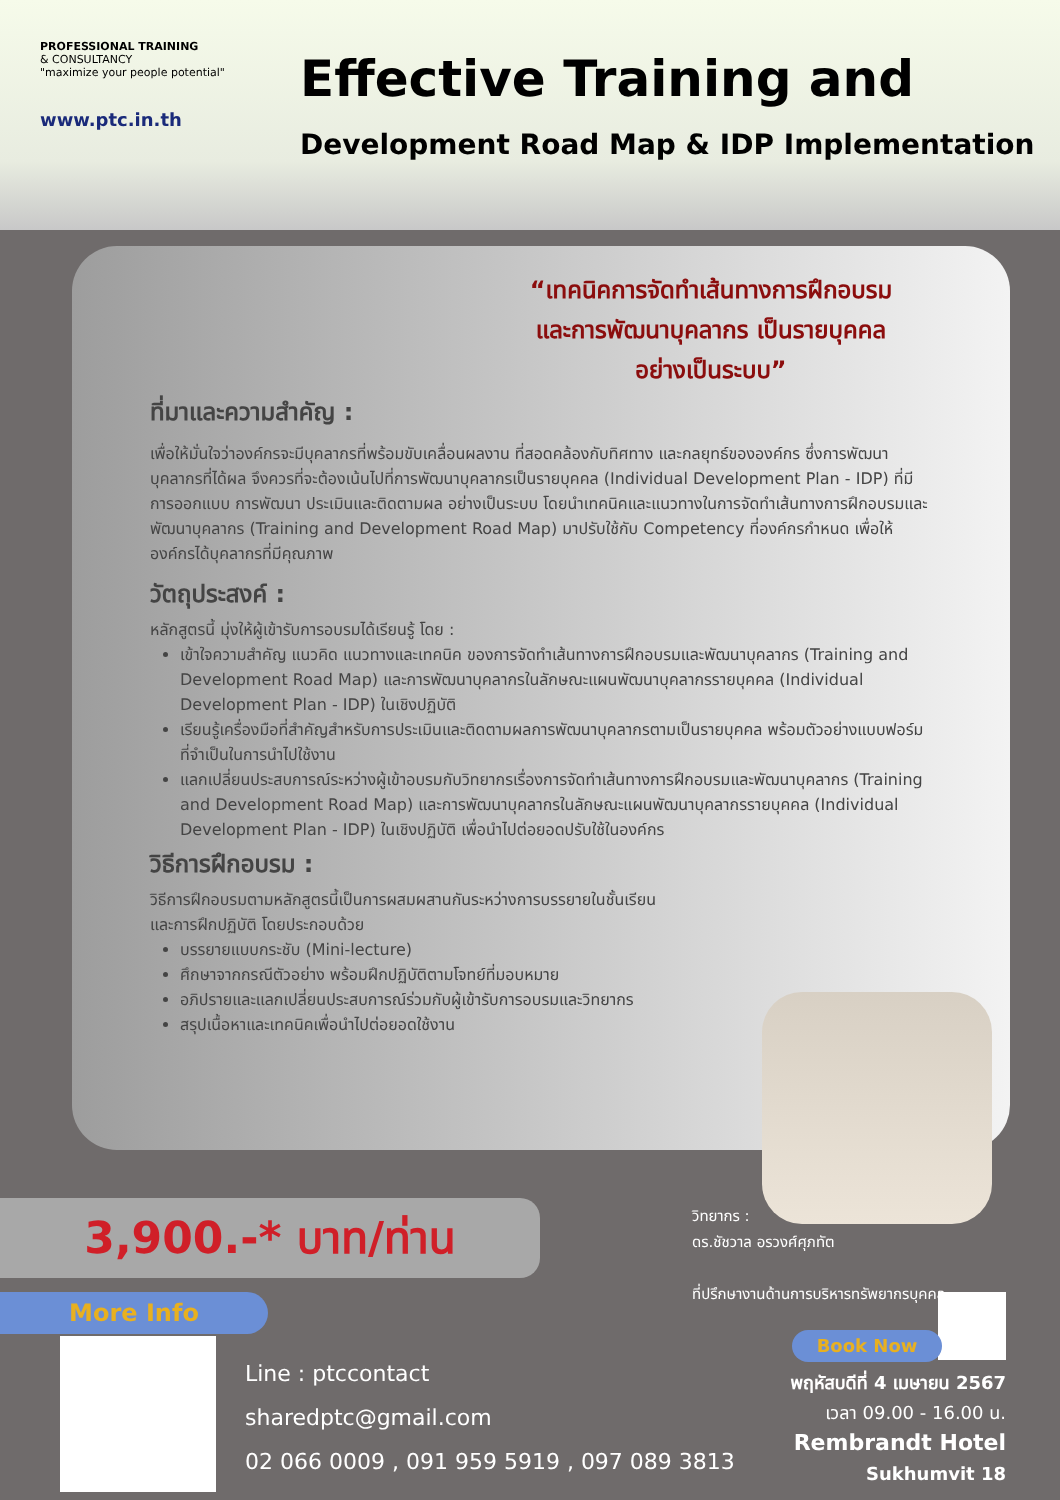PROFESSIONAL TRAINING
& CONSULTANCY
"maximize your people potential"
www.ptc.in.th
Effective Training and
Development Road Map & IDP Implementation
“เทคนิคการจัดทำเส้นทางการฝึกอบรม
และการพัฒนาบุคลากร เป็นรายบุคคล
อย่างเป็นระบบ”
ที่มาและความสำคัญ :
เพื่อให้มั่นใจว่าองค์กรจะมีบุคลากรที่พร้อมขับเคลื่อนผลงาน ที่สอดคล้องกับทิศทาง และกลยุทธ์ขององค์กร ซึ่งการพัฒนาบุคลากรที่ได้ผล จึงควรที่จะต้องเน้นไปที่การพัฒนาบุคลากรเป็นรายบุคคล (Individual Development Plan - IDP) ที่มีการออกแบบ การพัฒนา ประเมินและติดตามผล อย่างเป็นระบบ โดยนำเทคนิคและแนวทางในการจัดทำเส้นทางการฝึกอบรมและพัฒนาบุคลากร (Training and Development Road Map) มาปรับใช้กับ Competency ที่องค์กรกำหนด เพื่อให้องค์กรได้บุคลากรที่มีคุณภาพ
วัตถุประสงค์ :
หลักสูตรนี้ มุ่งให้ผู้เข้ารับการอบรมได้เรียนรู้ โดย :
เข้าใจความสำคัญ แนวคิด แนวทางและเทคนิค ของการจัดทำเส้นทางการฝึกอบรมและพัฒนาบุคลากร (Training and Development Road Map) และการพัฒนาบุคลากรในลักษณะแผนพัฒนาบุคลากรรายบุคคล (Individual Development Plan - IDP) ในเชิงปฏิบัติ
เรียนรู้เครื่องมือที่สำคัญสำหรับการประเมินและติดตามผลการพัฒนาบุคลากรตามเป็นรายบุคคล พร้อมตัวอย่างแบบฟอร์มที่จำเป็นในการนำไปใช้งาน
แลกเปลี่ยนประสบการณ์ระหว่างผู้เข้าอบรมกับวิทยากรเรื่องการจัดทำเส้นทางการฝึกอบรมและพัฒนาบุคลากร (Training and Development Road Map) และการพัฒนาบุคลากรในลักษณะแผนพัฒนาบุคลากรรายบุคคล (Individual Development Plan - IDP) ในเชิงปฏิบัติ เพื่อนำไปต่อยอดปรับใช้ในองค์กร
วิธีการฝึกอบรม :
วิธีการฝึกอบรมตามหลักสูตรนี้เป็นการผสมผสานกันระหว่างการบรรยายในชั้นเรียน
และการฝึกปฏิบัติ โดยประกอบด้วย
บรรยายแบบกระชับ (Mini-lecture)
ศึกษาจากกรณีตัวอย่าง พร้อมฝึกปฏิบัติตามโจทย์ที่มอบหมาย
อภิปรายและแลกเปลี่ยนประสบการณ์ร่วมกับผู้เข้ารับการอบรมและวิทยากร
สรุปเนื้อหาและเทคนิคเพื่อนำไปต่อยอดใช้งาน
3,900.-* บาท/ท่าน
วิทยากร :
ดร.ชัชวาล อรวงศ์ศุภทัต
ที่ปรึกษางานด้านการบริหารทรัพยากรบุคคล
More Info
Line : ptccontact
sharedptc@gmail.com
02 066 0009 , 091 959 5919 , 097 089 3813
Book Now
พฤหัสบดีที่ 4 เมษายน 2567
เวลา 09.00 - 16.00 น.
Rembrandt Hotel
Sukhumvit 18